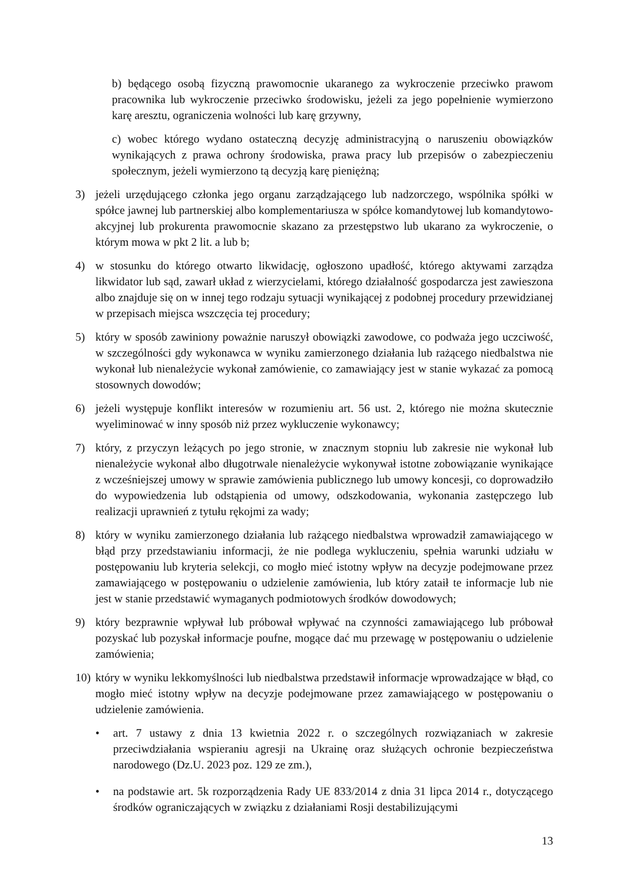b) będącego osobą fizyczną prawomocnie ukaranego za wykroczenie przeciwko prawom pracownika lub wykroczenie przeciwko środowisku, jeżeli za jego popełnienie wymierzono karę aresztu, ograniczenia wolności lub karę grzywny,
c) wobec którego wydano ostateczną decyzję administracyjną o naruszeniu obowiązków wynikających z prawa ochrony środowiska, prawa pracy lub przepisów o zabezpieczeniu społecznym, jeżeli wymierzono tą decyzją karę pieniężną;
3) jeżeli urzędującego członka jego organu zarządzającego lub nadzorczego, wspólnika spółki w spółce jawnej lub partnerskiej albo komplementariusza w spółce komandytowej lub komandytowo-akcyjnej lub prokurenta prawomocnie skazano za przestępstwo lub ukarano za wykroczenie, o którym mowa w pkt 2 lit. a lub b;
4) w stosunku do którego otwarto likwidację, ogłoszono upadłość, którego aktywami zarządza likwidator lub sąd, zawarł układ z wierzycielami, którego działalność gospodarcza jest zawieszona albo znajduje się on w innej tego rodzaju sytuacji wynikającej z podobnej procedury przewidzianej w przepisach miejsca wszczęcia tej procedury;
5) który w sposób zawiniony poważnie naruszył obowiązki zawodowe, co podważa jego uczciwość, w szczególności gdy wykonawca w wyniku zamierzonego działania lub rażącego niedbalstwa nie wykonał lub nienależycie wykonał zamówienie, co zamawiający jest w stanie wykazać za pomocą stosownych dowodów;
6) jeżeli występuje konflikt interesów w rozumieniu art. 56 ust. 2, którego nie można skutecznie wyeliminować w inny sposób niż przez wykluczenie wykonawcy;
7) który, z przyczyn leżących po jego stronie, w znacznym stopniu lub zakresie nie wykonał lub nienależycie wykonał albo długotrwale nienależycie wykonywał istotne zobowiązanie wynikające z wcześniejszej umowy w sprawie zamówienia publicznego lub umowy koncesji, co doprowadziło do wypowiedzenia lub odstąpienia od umowy, odszkodowania, wykonania zastępczego lub realizacji uprawnień z tytułu rękojmi za wady;
8) który w wyniku zamierzonego działania lub rażącego niedbalstwa wprowadził zamawiającego w błąd przy przedstawianiu informacji, że nie podlega wykluczeniu, spełnia warunki udziału w postępowaniu lub kryteria selekcji, co mogło mieć istotny wpływ na decyzje podejmowane przez zamawiającego w postępowaniu o udzielenie zamówienia, lub który zataił te informacje lub nie jest w stanie przedstawić wymaganych podmiotowych środków dowodowych;
9) który bezprawnie wpływał lub próbował wpływać na czynności zamawiającego lub próbował pozyskać lub pozyskał informacje poufne, mogące dać mu przewagę w postępowaniu o udzielenie zamówienia;
10) który w wyniku lekkomyślności lub niedbalstwa przedstawił informacje wprowadzające w błąd, co mogło mieć istotny wpływ na decyzje podejmowane przez zamawiającego w postępowaniu o udzielenie zamówienia.
• art. 7 ustawy z dnia 13 kwietnia 2022 r. o szczególnych rozwiązaniach w zakresie przeciwdziałania wspieraniu agresji na Ukrainę oraz służących ochronie bezpieczeństwa narodowego (Dz.U. 2023 poz. 129 ze zm.),
• na podstawie art. 5k rozporządzenia Rady UE 833/2014 z dnia 31 lipca 2014 r., dotyczącego środków ograniczających w związku z działaniami Rosji destabilizującymi
13